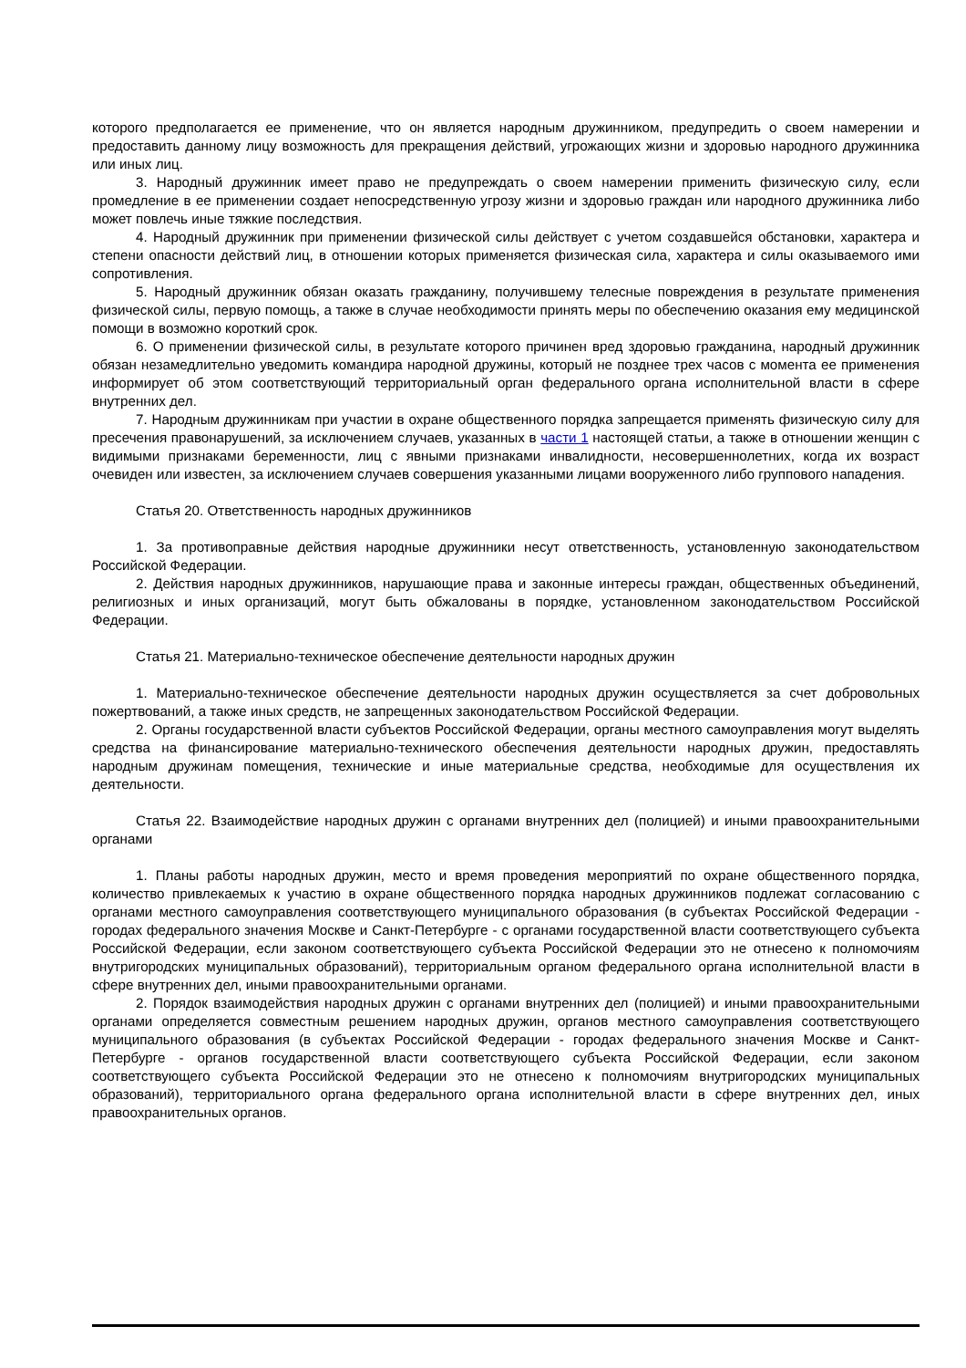которого предполагается ее применение, что он является народным дружинником, предупредить о своем намерении и предоставить данному лицу возможность для прекращения действий, угрожающих жизни и здоровью народного дружинника или иных лиц.
3. Народный дружинник имеет право не предупреждать о своем намерении применить физическую силу, если промедление в ее применении создает непосредственную угрозу жизни и здоровью граждан или народного дружинника либо может повлечь иные тяжкие последствия.
4. Народный дружинник при применении физической силы действует с учетом создавшейся обстановки, характера и степени опасности действий лиц, в отношении которых применяется физическая сила, характера и силы оказываемого ими сопротивления.
5. Народный дружинник обязан оказать гражданину, получившему телесные повреждения в результате применения физической силы, первую помощь, а также в случае необходимости принять меры по обеспечению оказания ему медицинской помощи в возможно короткий срок.
6. О применении физической силы, в результате которого причинен вред здоровью гражданина, народный дружинник обязан незамедлительно уведомить командира народной дружины, который не позднее трех часов с момента ее применения информирует об этом соответствующий территориальный орган федерального органа исполнительной власти в сфере внутренних дел.
7. Народным дружинникам при участии в охране общественного порядка запрещается применять физическую силу для пресечения правонарушений, за исключением случаев, указанных в части 1 настоящей статьи, а также в отношении женщин с видимыми признаками беременности, лиц с явными признаками инвалидности, несовершеннолетних, когда их возраст очевиден или известен, за исключением случаев совершения указанными лицами вооруженного либо группового нападения.
Статья 20. Ответственность народных дружинников
1. За противоправные действия народные дружинники несут ответственность, установленную законодательством Российской Федерации.
2. Действия народных дружинников, нарушающие права и законные интересы граждан, общественных объединений, религиозных и иных организаций, могут быть обжалованы в порядке, установленном законодательством Российской Федерации.
Статья 21. Материально-техническое обеспечение деятельности народных дружин
1. Материально-техническое обеспечение деятельности народных дружин осуществляется за счет добровольных пожертвований, а также иных средств, не запрещенных законодательством Российской Федерации.
2. Органы государственной власти субъектов Российской Федерации, органы местного самоуправления могут выделять средства на финансирование материально-технического обеспечения деятельности народных дружин, предоставлять народным дружинам помещения, технические и иные материальные средства, необходимые для осуществления их деятельности.
Статья 22. Взаимодействие народных дружин с органами внутренних дел (полицией) и иными правоохранительными органами
1. Планы работы народных дружин, место и время проведения мероприятий по охране общественного порядка, количество привлекаемых к участию в охране общественного порядка народных дружинников подлежат согласованию с органами местного самоуправления соответствующего муниципального образования (в субъектах Российской Федерации - городах федерального значения Москве и Санкт-Петербурге - с органами государственной власти соответствующего субъекта Российской Федерации, если законом соответствующего субъекта Российской Федерации это не отнесено к полномочиям внутригородских муниципальных образований), территориальным органом федерального органа исполнительной власти в сфере внутренних дел, иными правоохранительными органами.
2. Порядок взаимодействия народных дружин с органами внутренних дел (полицией) и иными правоохранительными органами определяется совместным решением народных дружин, органов местного самоуправления соответствующего муниципального образования (в субъектах Российской Федерации - городах федерального значения Москве и Санкт-Петербурге - органов государственной власти соответствующего субъекта Российской Федерации, если законом соответствующего субъекта Российской Федерации это не отнесено к полномочиям внутригородских муниципальных образований), территориального органа федерального органа исполнительной власти в сфере внутренних дел, иных правоохранительных органов.